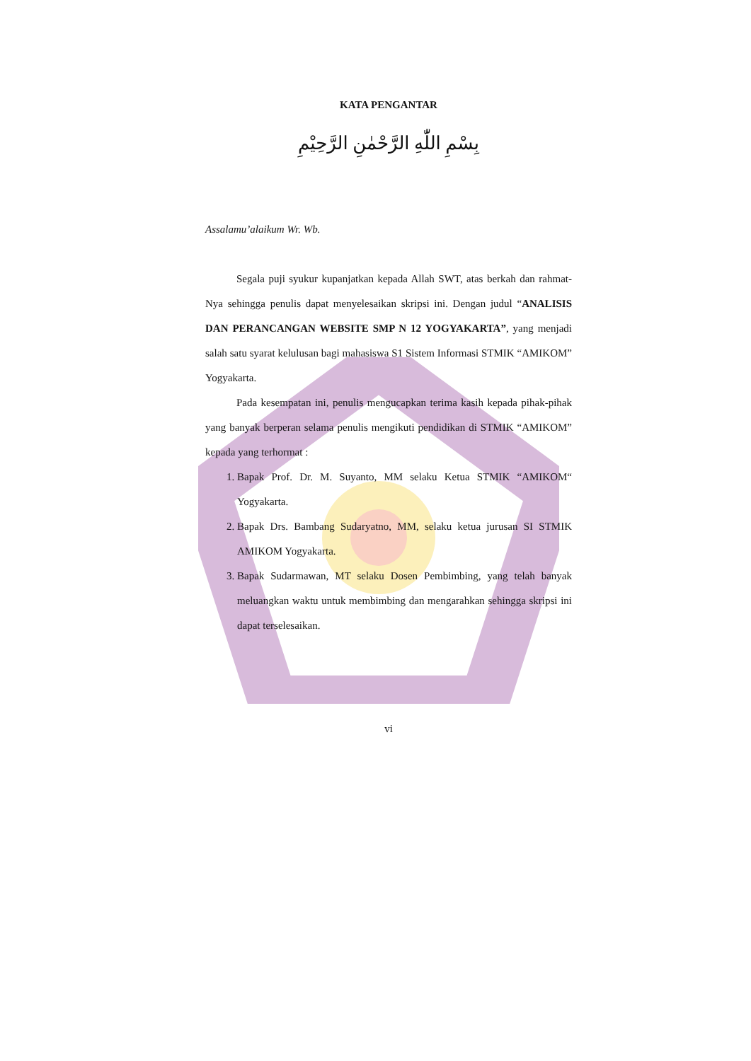KATA PENGANTAR
بِسْمِ اللّٰهِ الرَّحْمٰنِ الرَّحِيْمِ
Assalamu’alaikum Wr. Wb.
Segala puji syukur kupanjatkan kepada Allah SWT, atas berkah dan rahmat-Nya sehingga penulis dapat menyelesaikan skripsi ini. Dengan judul “ANALISIS DAN PERANCANGAN WEBSITE SMP N 12 YOGYAKARTA”, yang menjadi salah satu syarat kelulusan bagi mahasiswa S1 Sistem Informasi STMIK “AMIKOM” Yogyakarta.
Pada kesempatan ini, penulis mengucapkan terima kasih kepada pihak-pihak yang banyak berperan selama penulis mengikuti pendidikan di STMIK “AMIKOM” kepada yang terhormat :
1. Bapak Prof. Dr. M. Suyanto, MM selaku Ketua STMIK “AMIKOM“ Yogyakarta.
2. Bapak Drs. Bambang Sudaryatno, MM, selaku ketua jurusan SI STMIK AMIKOM Yogyakarta.
3. Bapak Sudarmawan, MT selaku Dosen Pembimbing, yang telah banyak meluangkan waktu untuk membimbing dan mengarahkan sehingga skripsi ini dapat terselesaikan.
vi